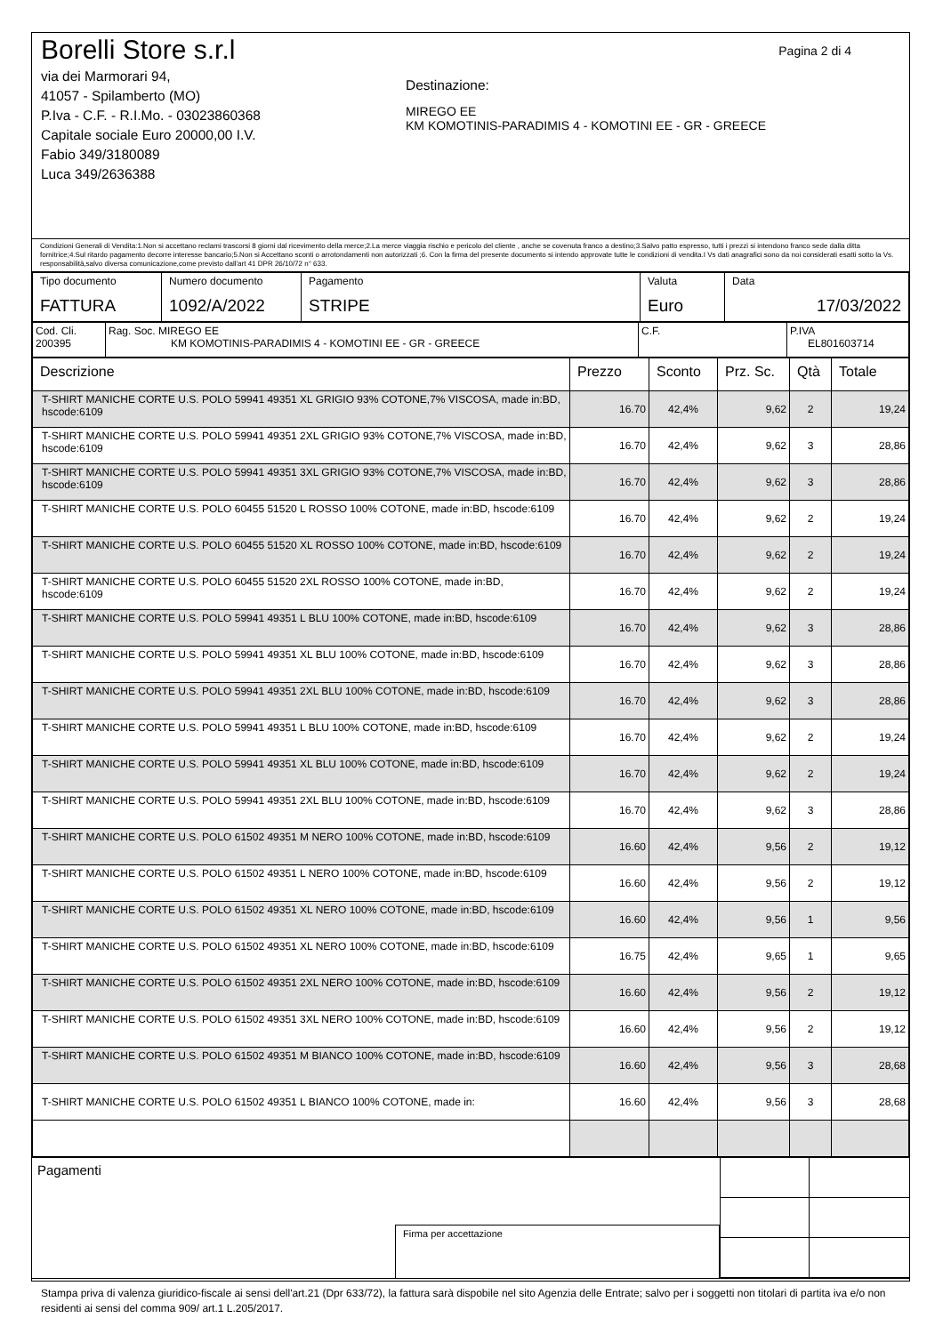Pagina 2 di 4
Borelli Store s.r.l
via dei Marmorari 94,
41057 - Spilamberto (MO)
P.Iva - C.F. - R.I.Mo. - 03023860368
Capitale sociale Euro 20000,00 I.V.
Fabio 349/3180089
Luca 349/2636388
Destinazione:
MIREGO EE
KM KOMOTINIS-PARADIMIS 4 - KOMOTINI EE - GR - GREECE
Condizioni Generali di Vendita:1.Non si accettano reclami trascorsi 8 giorni dal ricevimento della merce;2.La merce viaggia rischio e pericolo del cliente , anche se covenuta franco a destino;3.Salvo patto espresso, tutti i prezzi si intendono franco sede dalla ditta fornitrice;4.Sul ritardo pagamento decorre interesse bancario;5.Non si Accettano sconti o arrotondamenti non autorizzati ;6. Con la firma del presente documento si intendo approvate tutte le condizioni di vendita.I Vs dati anagrafici sono da noi considerati esatti sotto la Vs. responsabilità,salvo diversa comunicazione,come previsto dall'art 41 DPR 26/10/72 n° 633.
| Tipo documento FATTURA | Numero documento 1092/A/2022 | Pagamento STRIPE | Valuta Euro | Data 17/03/2022 |
| Cod. Cli. 200395 | Rag. Soc. MIREGO EE KM KOMOTINIS-PARADIMIS 4 - KOMOTINI EE - GR - GREECE | C.F. | P.IVA EL801603714 |
| Descrizione | Prezzo | Sconto | Prz. Sc. | Qtà | Totale |
| --- | --- | --- | --- | --- | --- |
| T-SHIRT MANICHE CORTE U.S. POLO 59941 49351 XL GRIGIO 93% COTONE,7% VISCOSA, made in:BD, hscode:6109 | 16.70 | 42,4% | 9,62 | 2 | 19,24 |
| T-SHIRT MANICHE CORTE U.S. POLO 59941 49351 2XL GRIGIO 93% COTONE,7% VISCOSA, made in:BD, hscode:6109 | 16.70 | 42,4% | 9,62 | 3 | 28,86 |
| T-SHIRT MANICHE CORTE U.S. POLO 59941 49351 3XL GRIGIO 93% COTONE,7% VISCOSA, made in:BD, hscode:6109 | 16.70 | 42,4% | 9,62 | 3 | 28,86 |
| T-SHIRT MANICHE CORTE U.S. POLO 60455 51520 L ROSSO 100% COTONE, made in:BD, hscode:6109 | 16.70 | 42,4% | 9,62 | 2 | 19,24 |
| T-SHIRT MANICHE CORTE U.S. POLO 60455 51520 XL ROSSO 100% COTONE, made in:BD, hscode:6109 | 16.70 | 42,4% | 9,62 | 2 | 19,24 |
| T-SHIRT MANICHE CORTE U.S. POLO 60455 51520 2XL ROSSO 100% COTONE, made in:BD, hscode:6109 | 16.70 | 42,4% | 9,62 | 2 | 19,24 |
| T-SHIRT MANICHE CORTE U.S. POLO 59941 49351 L BLU 100% COTONE, made in:BD, hscode:6109 | 16.70 | 42,4% | 9,62 | 3 | 28,86 |
| T-SHIRT MANICHE CORTE U.S. POLO 59941 49351 XL BLU 100% COTONE, made in:BD, hscode:6109 | 16.70 | 42,4% | 9,62 | 3 | 28,86 |
| T-SHIRT MANICHE CORTE U.S. POLO 59941 49351 2XL BLU 100% COTONE, made in:BD, hscode:6109 | 16.70 | 42,4% | 9,62 | 3 | 28,86 |
| T-SHIRT MANICHE CORTE U.S. POLO 59941 49351 L BLU 100% COTONE, made in:BD, hscode:6109 | 16.70 | 42,4% | 9,62 | 2 | 19,24 |
| T-SHIRT MANICHE CORTE U.S. POLO 59941 49351 XL BLU 100% COTONE, made in:BD, hscode:6109 | 16.70 | 42,4% | 9,62 | 2 | 19,24 |
| T-SHIRT MANICHE CORTE U.S. POLO 59941 49351 2XL BLU 100% COTONE, made in:BD, hscode:6109 | 16.70 | 42,4% | 9,62 | 3 | 28,86 |
| T-SHIRT MANICHE CORTE U.S. POLO 61502 49351 M NERO 100% COTONE, made in:BD, hscode:6109 | 16.60 | 42,4% | 9,56 | 2 | 19,12 |
| T-SHIRT MANICHE CORTE U.S. POLO 61502 49351 L NERO 100% COTONE, made in:BD, hscode:6109 | 16.60 | 42,4% | 9,56 | 2 | 19,12 |
| T-SHIRT MANICHE CORTE U.S. POLO 61502 49351 XL NERO 100% COTONE, made in:BD, hscode:6109 | 16.60 | 42,4% | 9,56 | 1 | 9,56 |
| T-SHIRT MANICHE CORTE U.S. POLO 61502 49351 XL NERO 100% COTONE, made in:BD, hscode:6109 | 16.75 | 42,4% | 9,65 | 1 | 9,65 |
| T-SHIRT MANICHE CORTE U.S. POLO 61502 49351 2XL NERO 100% COTONE, made in:BD, hscode:6109 | 16.60 | 42,4% | 9,56 | 2 | 19,12 |
| T-SHIRT MANICHE CORTE U.S. POLO 61502 49351 3XL NERO 100% COTONE, made in:BD, hscode:6109 | 16.60 | 42,4% | 9,56 | 2 | 19,12 |
| T-SHIRT MANICHE CORTE U.S. POLO 61502 49351 M BIANCO 100% COTONE, made in:BD, hscode:6109 | 16.60 | 42,4% | 9,56 | 3 | 28,68 |
| T-SHIRT MANICHE CORTE U.S. POLO 61502 49351 L BIANCO 100% COTONE, made in: | 16.60 | 42,4% | 9,56 | 3 | 28,68 |
Pagamenti
Firma per accettazione
Stampa priva di valenza giuridico-fiscale ai sensi dell'art.21 (Dpr 633/72), la fattura sarà dispobile nel sito Agenzia delle Entrate; salvo per i soggetti non titolari di partita iva e/o non residenti ai sensi del comma 909/ art.1 L.205/2017.